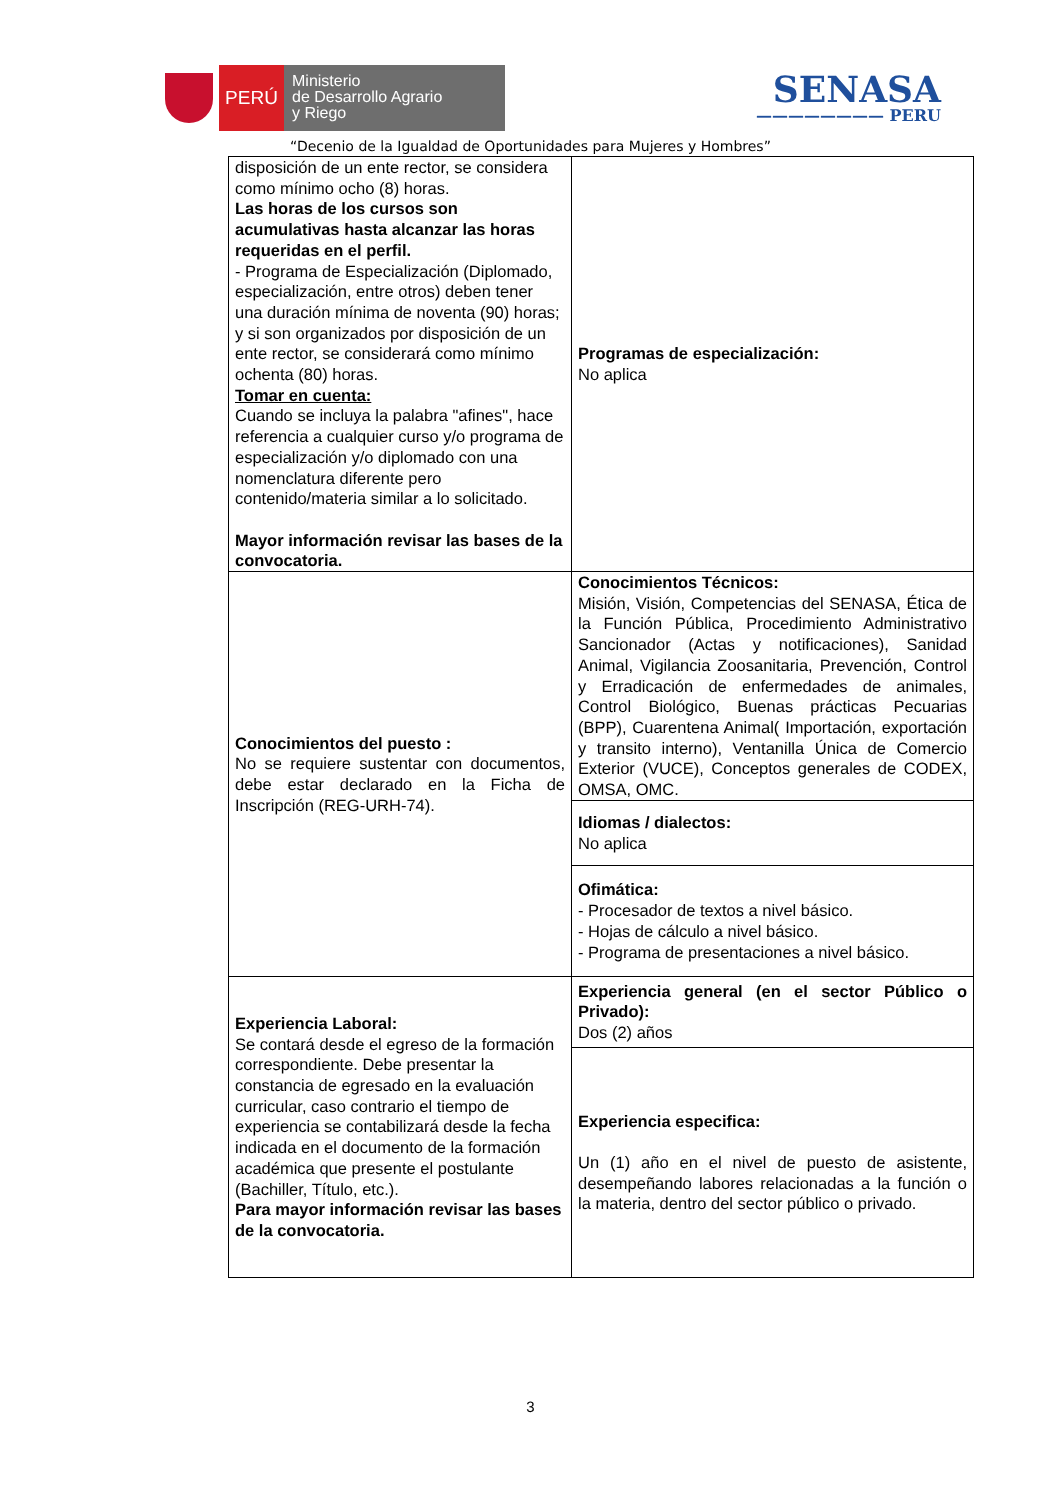PERÚ
Ministerio
de Desarrollo Agrario
y Riego
SENASA
———————— PERU
“Decenio de la Igualdad de Oportunidades para Mujeres y Hombres”
| disposición de un ente rector, se considera como mínimo ocho (8) horas. Las horas de los cursos son acumulativas hasta alcanzar las horas requeridas en el perfil. - Programa de Especialización (Diplomado, especialización, entre otros) deben tener una duración mínima de noventa (90) horas; y si son organizados por disposición de un ente rector, se considerará como mínimo ochenta (80) horas. Tomar en cuenta: Cuando se incluya la palabra "afines", hace referencia a cualquier curso y/o programa de especialización y/o diplomado con una nomenclatura diferente pero contenido/materia similar a lo solicitado. Mayor información revisar las bases de la convocatoria. | Programas de especialización: No aplica |
| Conocimientos del puesto : No se requiere sustentar con documentos, debe estar declarado en la Ficha de Inscripción (REG-URH-74). | Conocimientos Técnicos: Misión, Visión, Competencias del SENASA, Ética de la Función Pública, Procedimiento Administrativo Sancionador (Actas y notificaciones), Sanidad Animal, Vigilancia Zoosanitaria, Prevención, Control y Erradicación de enfermedades de animales, Control Biológico, Buenas prácticas Pecuarias (BPP), Cuarentena Animal( Importación, exportación y transito interno), Ventanilla Única de Comercio Exterior (VUCE), Conceptos generales de CODEX, OMSA, OMC. |
| | Idiomas / dialectos: No aplica |
| | Ofimática: - Procesador de textos a nivel básico. - Hojas de cálculo a nivel básico. - Programa de presentaciones a nivel básico. |
| Experiencia Laboral: Se contará desde el egreso de la formación correspondiente. Debe presentar la constancia de egresado en la evaluación curricular, caso contrario el tiempo de experiencia se contabilizará desde la fecha indicada en el documento de la formación académica que presente el postulante (Bachiller, Título, etc.). Para mayor información revisar las bases de la convocatoria. | Experiencia general (en el sector Público o Privado): Dos (2) años |
| | Experiencia especifica: Un (1) año en el nivel de puesto de asistente, desempeñando labores relacionadas a la función o la materia, dentro del sector público o privado. |
3